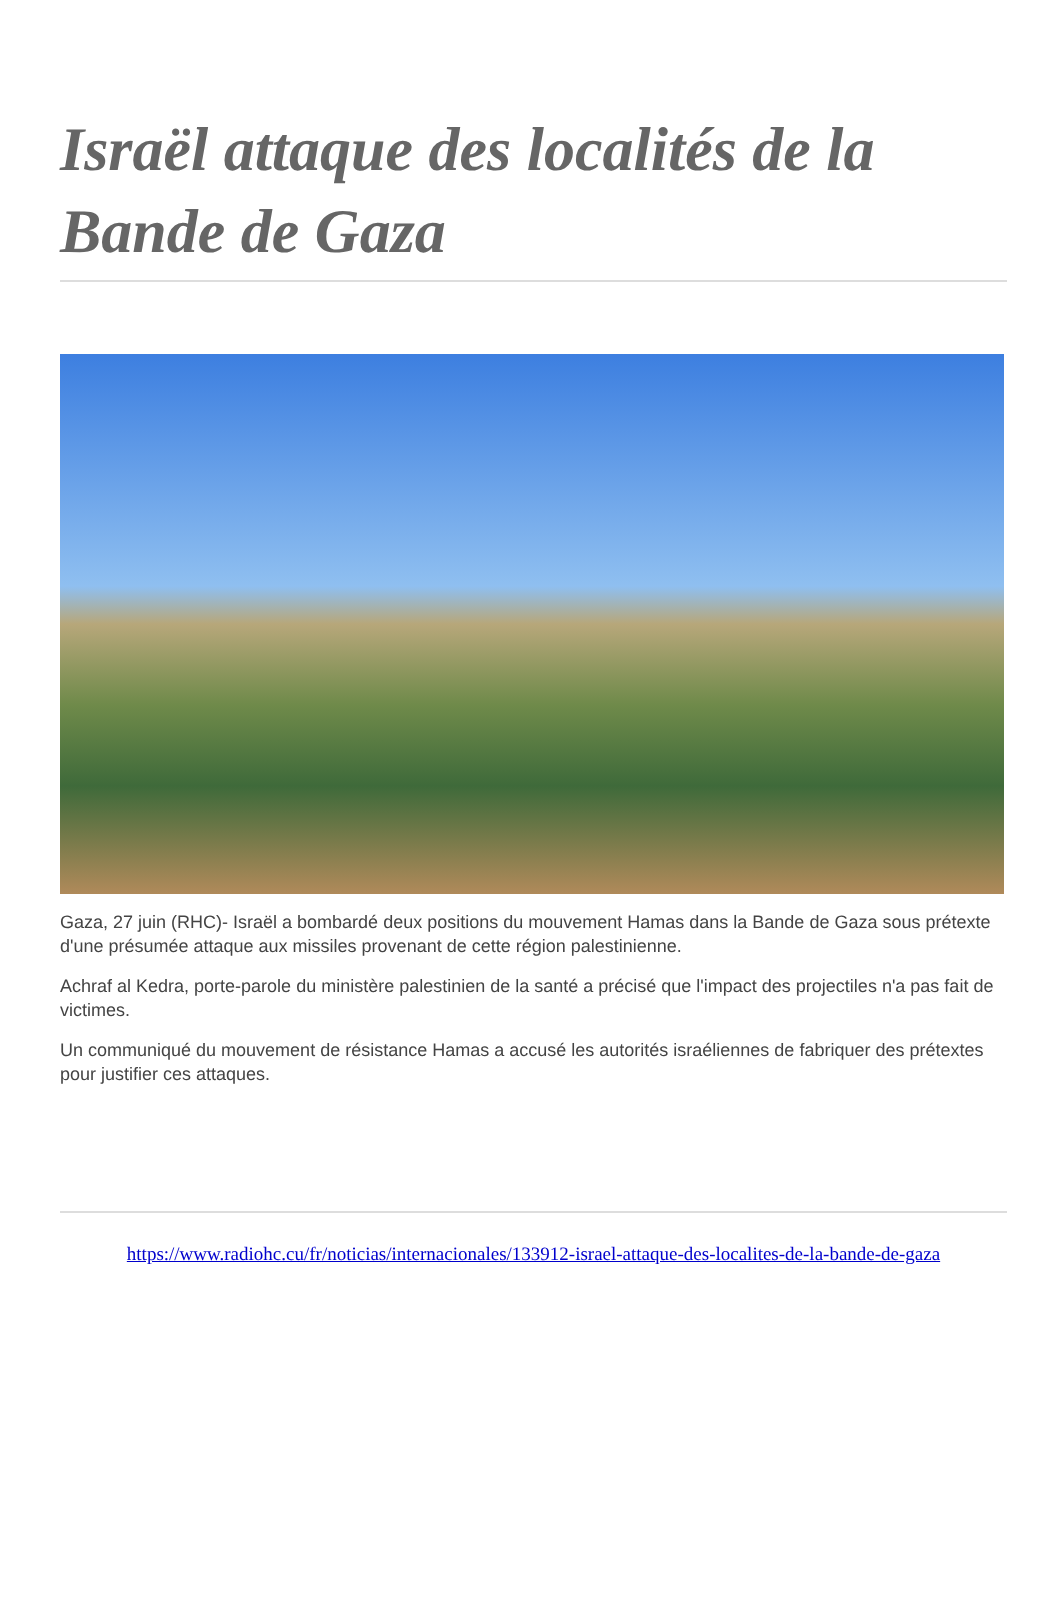Israël attaque des localités de la Bande de Gaza
Gaza, 27 juin (RHC)- Israël a bombardé deux positions du mouvement Hamas dans la Bande de Gaza sous prétexte d'une présumée attaque aux missiles provenant de cette région palestinienne.
Achraf al Kedra, porte-parole du ministère palestinien de la santé a précisé que l'impact des projectiles n'a pas fait de victimes.
Un communiqué du mouvement de résistance Hamas a accusé les autorités israéliennes de fabriquer des prétextes pour justifier ces attaques.
https://www.radiohc.cu/fr/noticias/internacionales/133912-israel-attaque-des-localites-de-la-bande-de-gaza